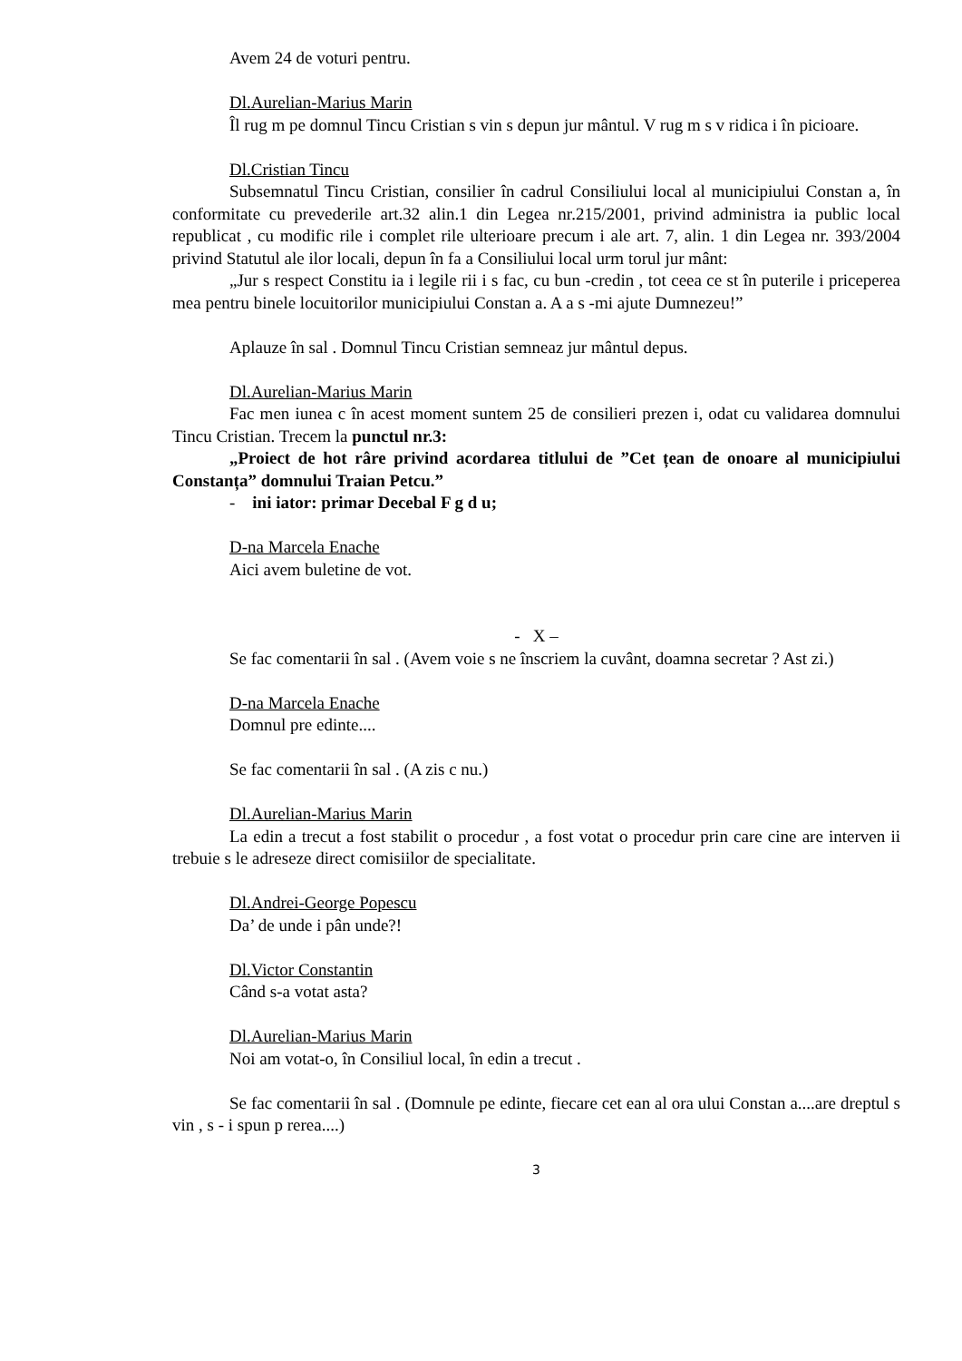Avem 24 de voturi pentru.
Dl.Aurelian-Marius Marin
Îl rug m pe domnul Tincu Cristian s vin s depun jur mântul. V rug m s v ridica i în picioare.
Dl.Cristian Tincu
Subsemnatul Tincu Cristian, consilier în cadrul Consiliului local al municipiului Constan a, în conformitate cu prevederile art.32 alin.1 din Legea nr.215/2001, privind administra ia public local republicat , cu modific rile i complet rile ulterioare precum i ale art. 7, alin. 1 din Legea nr. 393/2004 privind Statutul ale ilor locali, depun în fa a Consiliului local urm torul jur mânt:
„Jur s respect Constitu ia i legile rii i s fac, cu bun -credin , tot ceea ce st în puterile i priceperea mea pentru binele locuitorilor municipiului Constan a. A a s -mi ajute Dumnezeu!”
Aplauze în sal . Domnul Tincu Cristian semneaz jur mântul depus.
Dl.Aurelian-Marius Marin
Fac men iunea c în acest moment suntem 25 de consilieri prezen i, odat cu validarea domnului Tincu Cristian. Trecem la punctul nr.3:
„Proiect de hot râre privind acordarea titlului de ”Cet țean de onoare al municipiului Constanța” domnului Traian Petcu.”
- ini iator: primar Decebal F g d u;
D-na Marcela Enache
Aici avem buletine de vot.
- X –
Se fac comentarii în sal . (Avem voie s ne înscriem la cuvânt, doamna secretar ? Ast zi.)
D-na Marcela Enache
Domnul pre edinte....
Se fac comentarii în sal . (A zis c nu.)
Dl.Aurelian-Marius Marin
La edin a trecut a fost stabilit o procedur , a fost votat o procedur prin care cine are interven ii trebuie s le adreseze direct comisiilor de specialitate.
Dl.Andrei-George Popescu
Da’ de unde i pân unde?!
Dl.Victor Constantin
Când s-a votat asta?
Dl.Aurelian-Marius Marin
Noi am votat-o, în Consiliul local, în edin a trecut .
Se fac comentarii în sal . (Domnule pe edinte, fiecare cet ean al ora ului Constan a....are dreptul s vin , s - i spun p rerea....)
3